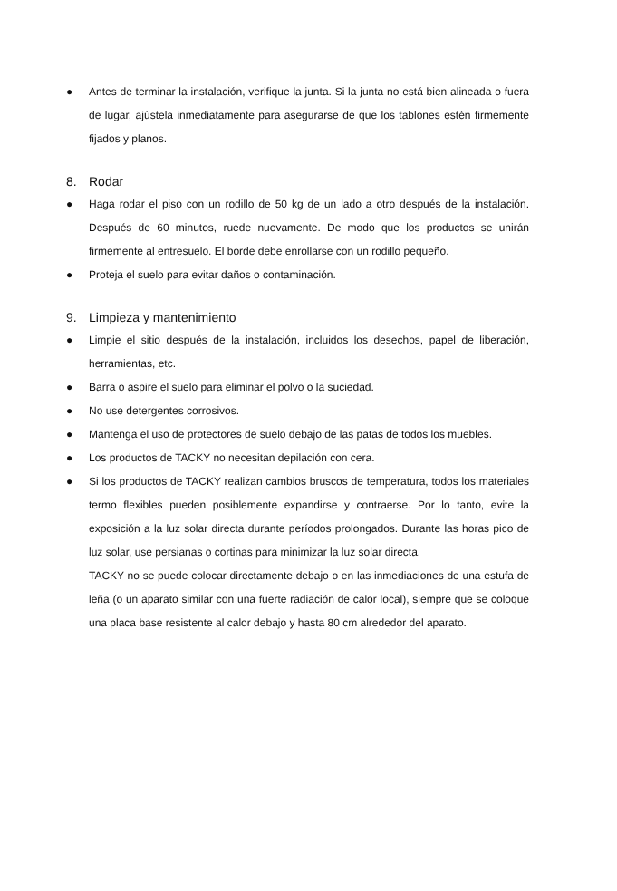● Antes de terminar la instalación, verifique la junta. Si la junta no está bien alineada o fuera de lugar, ajústela inmediatamente para asegurarse de que los tablones estén firmemente fijados y planos.
8. Rodar
● Haga rodar el piso con un rodillo de 50 kg de un lado a otro después de la instalación. Después de 60 minutos, ruede nuevamente. De modo que los productos se unirán firmemente al entresuelo. El borde debe enrollarse con un rodillo pequeño.
● Proteja el suelo para evitar daños o contaminación.
9. Limpieza y mantenimiento
● Limpie el sitio después de la instalación, incluidos los desechos, papel de liberación, herramientas, etc.
● Barra o aspire el suelo para eliminar el polvo o la suciedad.
● No use detergentes corrosivos.
● Mantenga el uso de protectores de suelo debajo de las patas de todos los muebles.
● Los productos de TACKY no necesitan depilación con cera.
● Si los productos de TACKY realizan cambios bruscos de temperatura, todos los materiales termo flexibles pueden posiblemente expandirse y contraerse. Por lo tanto, evite la exposición a la luz solar directa durante períodos prolongados. Durante las horas pico de luz solar, use persianas o cortinas para minimizar la luz solar directa.
TACKY no se puede colocar directamente debajo o en las inmediaciones de una estufa de leña (o un aparato similar con una fuerte radiación de calor local), siempre que se coloque una placa base resistente al calor debajo y hasta 80 cm alrededor del aparato.